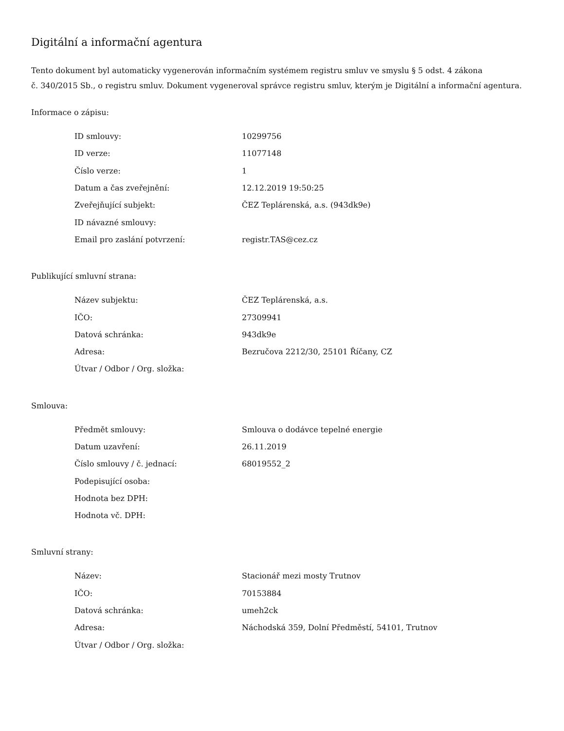Digitální a informační agentura
Tento dokument byl automaticky vygenerován informačním systémem registru smluv ve smyslu § 5 odst. 4 zákona
č. 340/2015 Sb., o registru smluv. Dokument vygeneroval správce registru smluv, kterým je Digitální a informační agentura.
Informace o zápisu:
| ID smlouvy: | 10299756 |
| ID verze: | 11077148 |
| Číslo verze: | 1 |
| Datum a čas zveřejnění: | 12.12.2019 19:50:25 |
| Zveřejňující subjekt: | ČEZ Teplárenská, a.s. (943dk9e) |
| ID návazné smlouvy: | |
| Email pro zaslání potvrzení: | registr.TAS@cez.cz |
Publikující smluvní strana:
| Název subjektu: | ČEZ Teplárenská, a.s. |
| IČO: | 27309941 |
| Datová schránka: | 943dk9e |
| Adresa: | Bezručova 2212/30, 25101 Říčany, CZ |
| Útvar / Odbor / Org. složka: | |
Smlouva:
| Předmět smlouvy: | Smlouva o dodávce tepelné energie |
| Datum uzavření: | 26.11.2019 |
| Číslo smlouvy / č. jednací: | 68019552_2 |
| Podepisující osoba: | |
| Hodnota bez DPH: | |
| Hodnota vč. DPH: | |
Smluvní strany:
| Název: | Stacionář mezi mosty Trutnov |
| IČO: | 70153884 |
| Datová schránka: | umeh2ck |
| Adresa: | Náchodská 359, Dolní Předměstí, 54101, Trutnov |
| Útvar / Odbor / Org. složka: | |